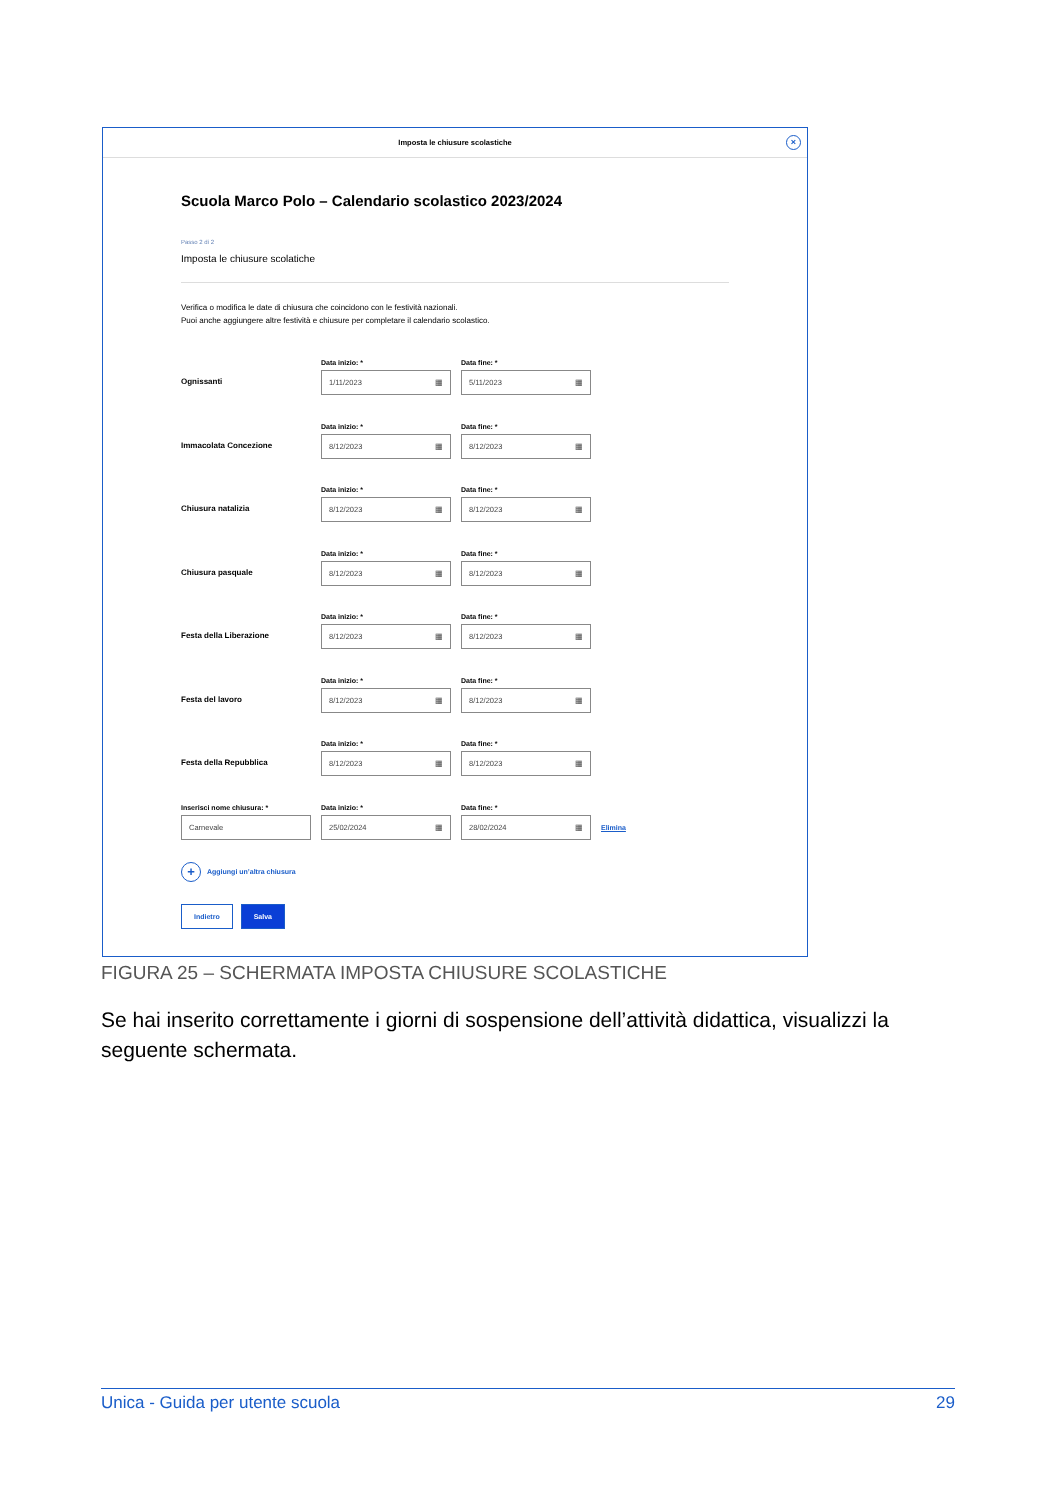Imposta le chiusure scolastiche
×
Scuola Marco Polo – Calendario scolastico 2023/2024
Passo 2 di 2
Imposta le chiusure scolatiche
Verifica o modifica le date di chiusura che coincidono con le festività nazionali.
Puoi anche aggiungere altre festività e chiusure per completare il calendario scolastico.
Ognissanti
Data inizio: *
1/11/2023 ▦
Data fine: *
5/11/2023 ▦
Immacolata Concezione
Data inizio: *
8/12/2023 ▦
Data fine: *
8/12/2023 ▦
Chiusura natalizia
Data inizio: *
8/12/2023 ▦
Data fine: *
8/12/2023 ▦
Chiusura pasquale
Data inizio: *
8/12/2023 ▦
Data fine: *
8/12/2023 ▦
Festa della Liberazione
Data inizio: *
8/12/2023 ▦
Data fine: *
8/12/2023 ▦
Festa del lavoro
Data inizio: *
8/12/2023 ▦
Data fine: *
8/12/2023 ▦
Festa della Repubblica
Data inizio: *
8/12/2023 ▦
Data fine: *
8/12/2023 ▦
Inserisci nome chiusura: *
Carnevale
Data inizio: *
25/02/2024 ▦
Data fine: *
28/02/2024 ▦
Elimina
+ Aggiungi un’altra chiusura
Indietro Salva
FIGURA 25 – SCHERMATA IMPOSTA CHIUSURE SCOLASTICHE
Se hai inserito correttamente i giorni di sospensione dell’attività didattica, visualizzi la seguente schermata.
Unica - Guida per utente scuola 29